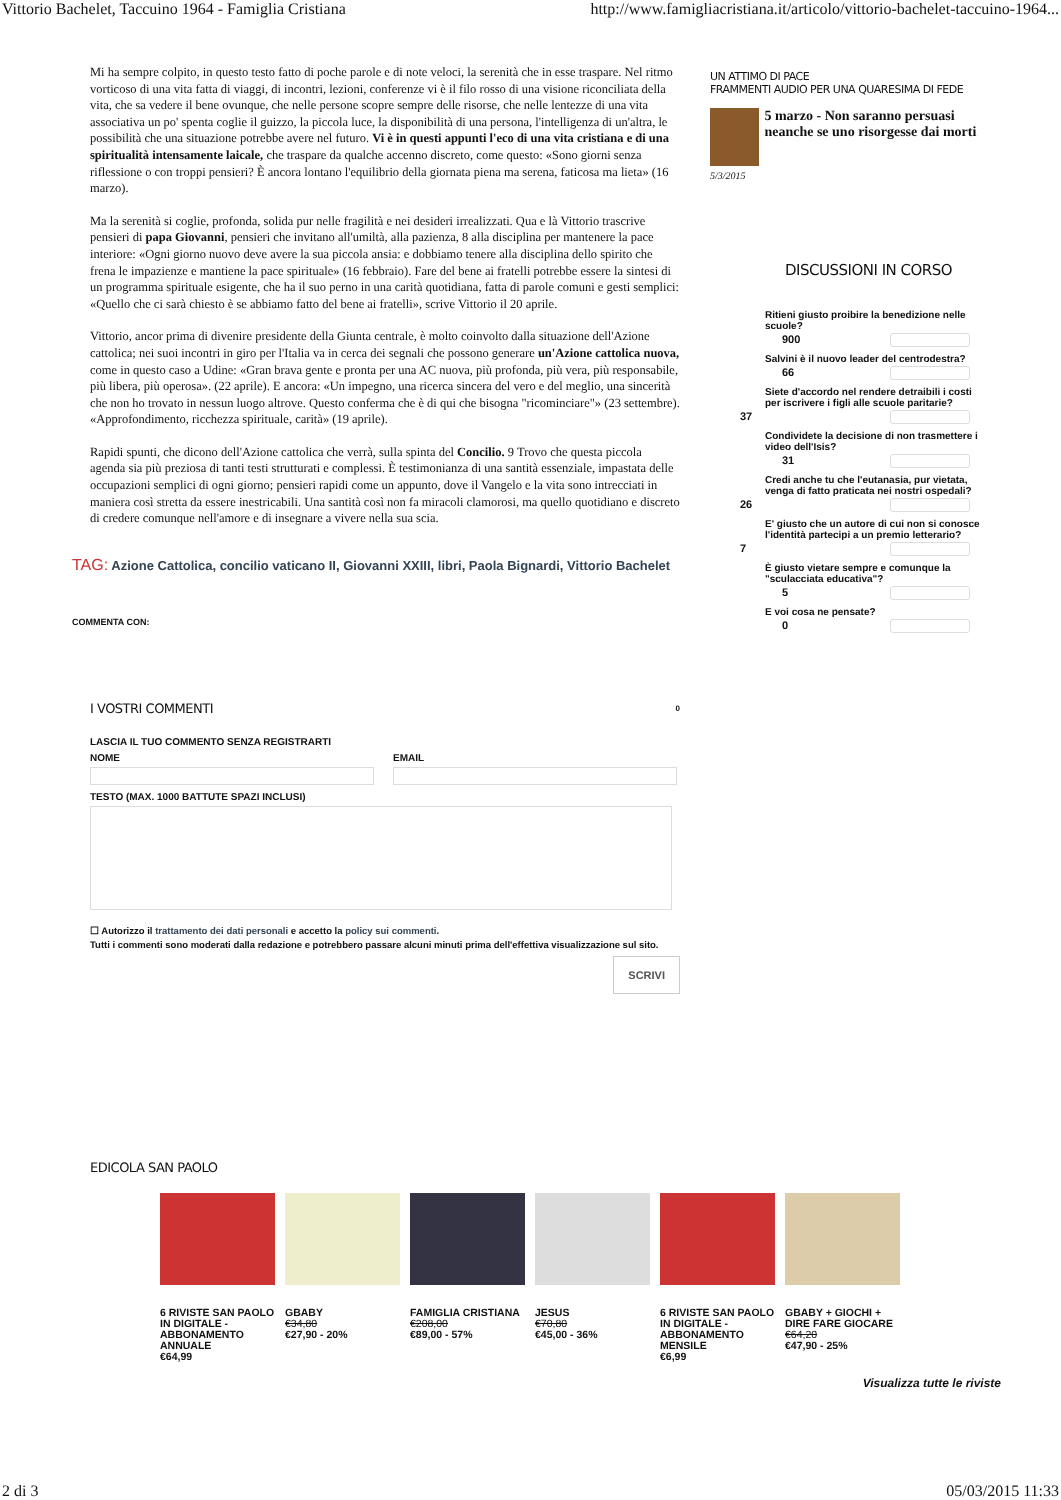Vittorio Bachelet, Taccuino 1964 - Famiglia Cristiana http://www.famigliacristiana.it/articolo/vittorio-bachelet-taccuino-1964...
Mi ha sempre colpito, in questo testo fatto di poche parole e di note veloci, la serenità che in esse traspare. Nel ritmo vorticoso di una vita fatta di viaggi, di incontri, lezioni, conferenze vi è il filo rosso di una visione riconciliata della vita, che sa vedere il bene ovunque, che nelle persone scopre sempre delle risorse, che nelle lentezze di una vita associativa un po' spenta coglie il guizzo, la piccola luce, la disponibilità di una persona, l'intelligenza di un'altra, le possibilità che una situazione potrebbe avere nel futuro. Vi è in questi appunti l'eco di una vita cristiana e di una spiritualità intensamente laicale, che traspare da qualche accenno discreto, come questo: «Sono giorni senza riflessione o con troppi pensieri? È ancora lontano l'equilibrio della giornata piena ma serena, faticosa ma lieta» (16 marzo).
Ma la serenità si coglie, profonda, solida pur nelle fragilità e nei desideri irrealizzati. Qua e là Vittorio trascrive pensieri di papa Giovanni, pensieri che invitano all'umiltà, alla pazienza, 8 alla disciplina per mantenere la pace interiore: «Ogni giorno nuovo deve avere la sua piccola ansia: e dobbiamo tenere alla disciplina dello spirito che frena le impazienze e mantiene la pace spirituale» (16 febbraio). Fare del bene ai fratelli potrebbe essere la sintesi di un programma spirituale esigente, che ha il suo perno in una carità quotidiana, fatta di parole comuni e gesti semplici: «Quello che ci sarà chiesto è se abbiamo fatto del bene ai fratelli», scrive Vittorio il 20 aprile.
Vittorio, ancor prima di divenire presidente della Giunta centrale, è molto coinvolto dalla situazione dell'Azione cattolica; nei suoi incontri in giro per l'Italia va in cerca dei segnali che possono generare un'Azione cattolica nuova, come in questo caso a Udine: «Gran brava gente e pronta per una AC nuova, più profonda, più vera, più responsabile, più libera, più operosa». (22 aprile). E ancora: «Un impegno, una ricerca sincera del vero e del meglio, una sincerità che non ho trovato in nessun luogo altrove. Questo conferma che è di qui che bisogna "ricominciare"» (23 settembre). «Approfondimento, ricchezza spirituale, carità» (19 aprile).
Rapidi spunti, che dicono dell'Azione cattolica che verrà, sulla spinta del Concilio. 9 Trovo che questa piccola agenda sia più preziosa di tanti testi strutturati e complessi. È testimonianza di una santità essenziale, impastata delle occupazioni semplici di ogni giorno; pensieri rapidi come un appunto, dove il Vangelo e la vita sono intrecciati in maniera così stretta da essere inestricabili. Una santità così non fa miracoli clamorosi, ma quello quotidiano e discreto di credere comunque nell'amore e di insegnare a vivere nella sua scia.
TAG: Azione Cattolica, concilio vaticano II, Giovanni XXIII, libri, Paola Bignardi, Vittorio Bachelet
COMMENTA CON:
I VOSTRI COMMENTI 0
LASCIA IL TUO COMMENTO SENZA REGISTRARTI
NOME EMAIL
TESTO (MAX. 1000 BATTUTE SPAZI INCLUSI)
☐ Autorizzo il trattamento dei dati personali e accetto la policy sui commenti.
Tutti i commenti sono moderati dalla redazione e potrebbero passare alcuni minuti prima dell'effettiva visualizzazione sul sito.
SCRIVI
UN ATTIMO DI PACE
FRAMMENTI AUDIO PER UNA QUARESIMA DI FEDE
5 marzo - Non saranno persuasi neanche se uno risorgesse dai morti
5/3/2015
DISCUSSIONI IN CORSO
Ritieni giusto proibire la benedizione nelle scuole?
900
Salvini è il nuovo leader del centrodestra?
66
Siete d'accordo nel rendere detraibili i costi per iscrivere i figli alle scuole paritarie?
37
Condividete la decisione di non trasmettere i video dell'Isis?
31
Credi anche tu che l'eutanasia, pur vietata, venga di fatto praticata nei nostri ospedali?
26
E' giusto che un autore di cui non si conosce l'identità partecipi a un premio letterario?
7
È giusto vietare sempre e comunque la "sculacciata educativa"?
5
E voi cosa ne pensate?
0
EDICOLA SAN PAOLO
6 RIVISTE SAN PAOLO IN DIGITALE - ABBONAMENTO ANNUALE
€64,99
GBABY
€34,80
€27,90 - 20%
FAMIGLIA CRISTIANA
€208,00
€89,00 - 57%
JESUS
€70,80
€45,00 - 36%
6 RIVISTE SAN PAOLO IN DIGITALE - ABBONAMENTO MENSILE
€6,99
GBABY + GIOCHI + DIRE FARE GIOCARE
€64,20
€47,90 - 25%
Visualizza tutte le riviste
2 di 3 05/03/2015 11:33